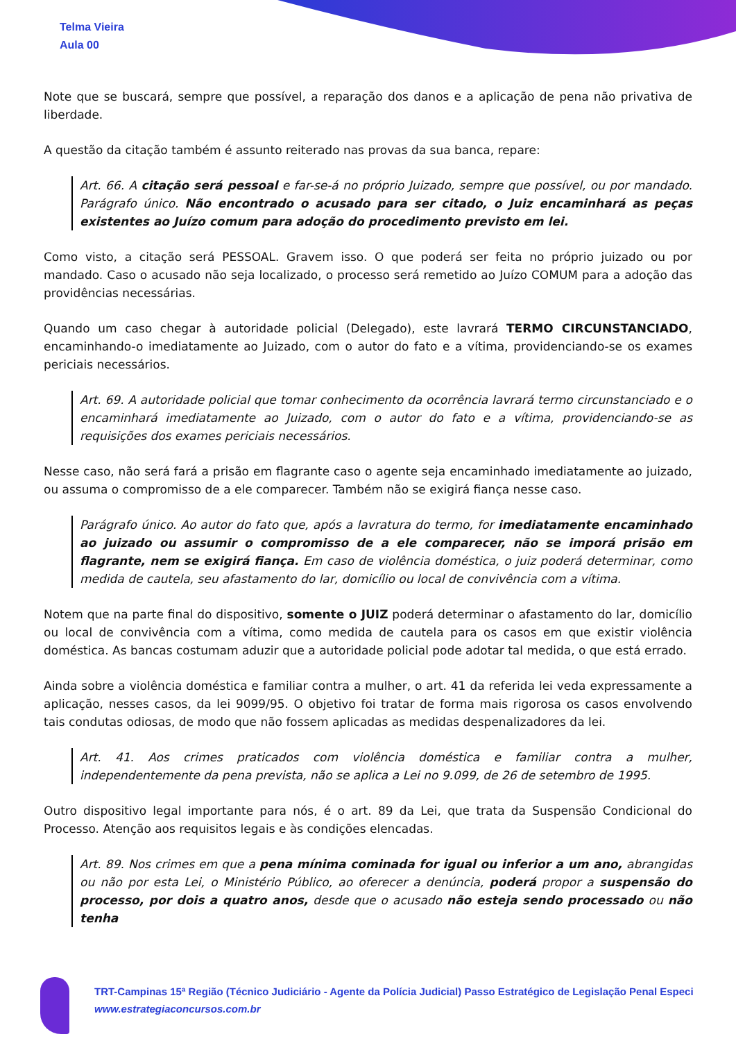Telma Vieira
Aula 00
Note que se buscará, sempre que possível, a reparação dos danos e a aplicação de pena não privativa de liberdade.
A questão da citação também é assunto reiterado nas provas da sua banca, repare:
Art. 66. A citação será pessoal e far-se-á no próprio Juizado, sempre que possível, ou por mandado. Parágrafo único. Não encontrado o acusado para ser citado, o Juiz encaminhará as peças existentes ao Juízo comum para adoção do procedimento previsto em lei.
Como visto, a citação será PESSOAL. Gravem isso. O que poderá ser feita no próprio juizado ou por mandado. Caso o acusado não seja localizado, o processo será remetido ao Juízo COMUM para a adoção das providências necessárias.
Quando um caso chegar à autoridade policial (Delegado), este lavrará TERMO CIRCUNSTANCIADO, encaminhando-o imediatamente ao Juizado, com o autor do fato e a vítima, providenciando-se os exames periciais necessários.
Art. 69. A autoridade policial que tomar conhecimento da ocorrência lavrará termo circunstanciado e o encaminhará imediatamente ao Juizado, com o autor do fato e a vítima, providenciando-se as requisições dos exames periciais necessários.
Nesse caso, não será fará a prisão em flagrante caso o agente seja encaminhado imediatamente ao juizado, ou assuma o compromisso de a ele comparecer. Também não se exigirá fiança nesse caso.
Parágrafo único. Ao autor do fato que, após a lavratura do termo, for imediatamente encaminhado ao juizado ou assumir o compromisso de a ele comparecer, não se imporá prisão em flagrante, nem se exigirá fiança. Em caso de violência doméstica, o juiz poderá determinar, como medida de cautela, seu afastamento do lar, domicílio ou local de convivência com a vítima.
Notem que na parte final do dispositivo, somente o JUIZ poderá determinar o afastamento do lar, domicílio ou local de convivência com a vítima, como medida de cautela para os casos em que existir violência doméstica. As bancas costumam aduzir que a autoridade policial pode adotar tal medida, o que está errado.
Ainda sobre a violência doméstica e familiar contra a mulher, o art. 41 da referida lei veda expressamente a aplicação, nesses casos, da lei 9099/95. O objetivo foi tratar de forma mais rigorosa os casos envolvendo tais condutas odiosas, de modo que não fossem aplicadas as medidas despenalizadores da lei.
Art. 41. Aos crimes praticados com violência doméstica e familiar contra a mulher, independentemente da pena prevista, não se aplica a Lei no 9.099, de 26 de setembro de 1995.
Outro dispositivo legal importante para nós, é o art. 89 da Lei, que trata da Suspensão Condicional do Processo. Atenção aos requisitos legais e às condições elencadas.
Art. 89. Nos crimes em que a pena mínima cominada for igual ou inferior a um ano, abrangidas ou não por esta Lei, o Ministério Público, ao oferecer a denúncia, poderá propor a suspensão do processo, por dois a quatro anos, desde que o acusado não esteja sendo processado ou não tenha
TRT-Campinas 15ª Região (Técnico Judiciário - Agente da Polícia Judicial) Passo Estratégico de Legislação Penal Especi
www.estrategiaconcursos.com.br